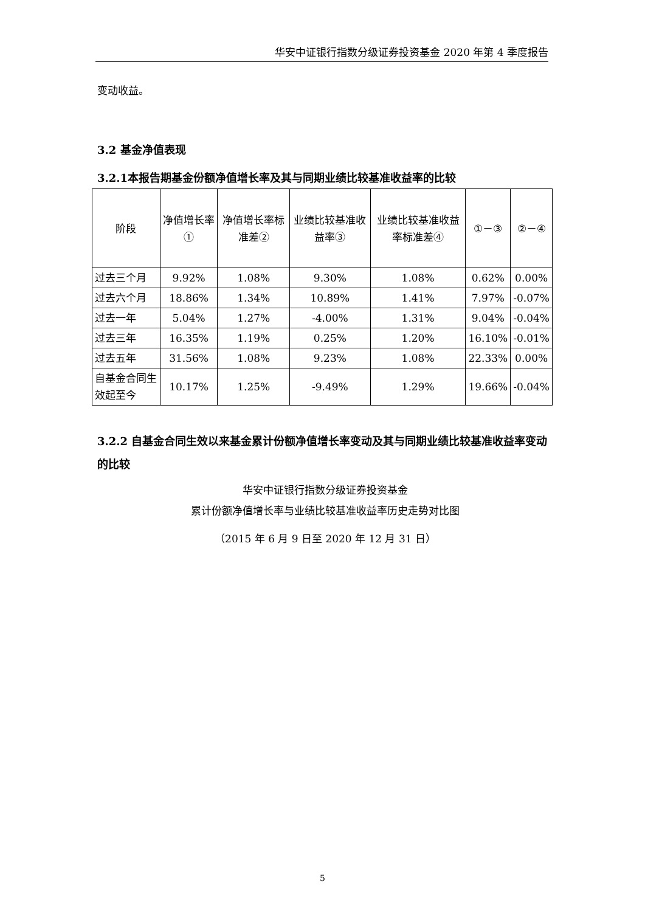华安中证银行指数分级证券投资基金 2020 年第 4 季度报告
变动收益。
3.2 基金净值表现
3.2.1本报告期基金份额净值增长率及其与同期业绩比较基准收益率的比较
| 阶段 | 净值增长率① | 净值增长率标准差② | 业绩比较基准收益率③ | 业绩比较基准收益率标准差④ | ①－③ | ②－④ |
| --- | --- | --- | --- | --- | --- | --- |
| 过去三个月 | 9.92% | 1.08% | 9.30% | 1.08% | 0.62% | 0.00% |
| 过去六个月 | 18.86% | 1.34% | 10.89% | 1.41% | 7.97% | -0.07% |
| 过去一年 | 5.04% | 1.27% | -4.00% | 1.31% | 9.04% | -0.04% |
| 过去三年 | 16.35% | 1.19% | 0.25% | 1.20% | 16.10% | -0.01% |
| 过去五年 | 31.56% | 1.08% | 9.23% | 1.08% | 22.33% | 0.00% |
| 自基金合同生效起至今 | 10.17% | 1.25% | -9.49% | 1.29% | 19.66% | -0.04% |
3.2.2 自基金合同生效以来基金累计份额净值增长率变动及其与同期业绩比较基准收益率变动的比较
华安中证银行指数分级证券投资基金
累计份额净值增长率与业绩比较基准收益率历史走势对比图
（2015 年 6 月 9 日至 2020 年 12 月 31 日）
5